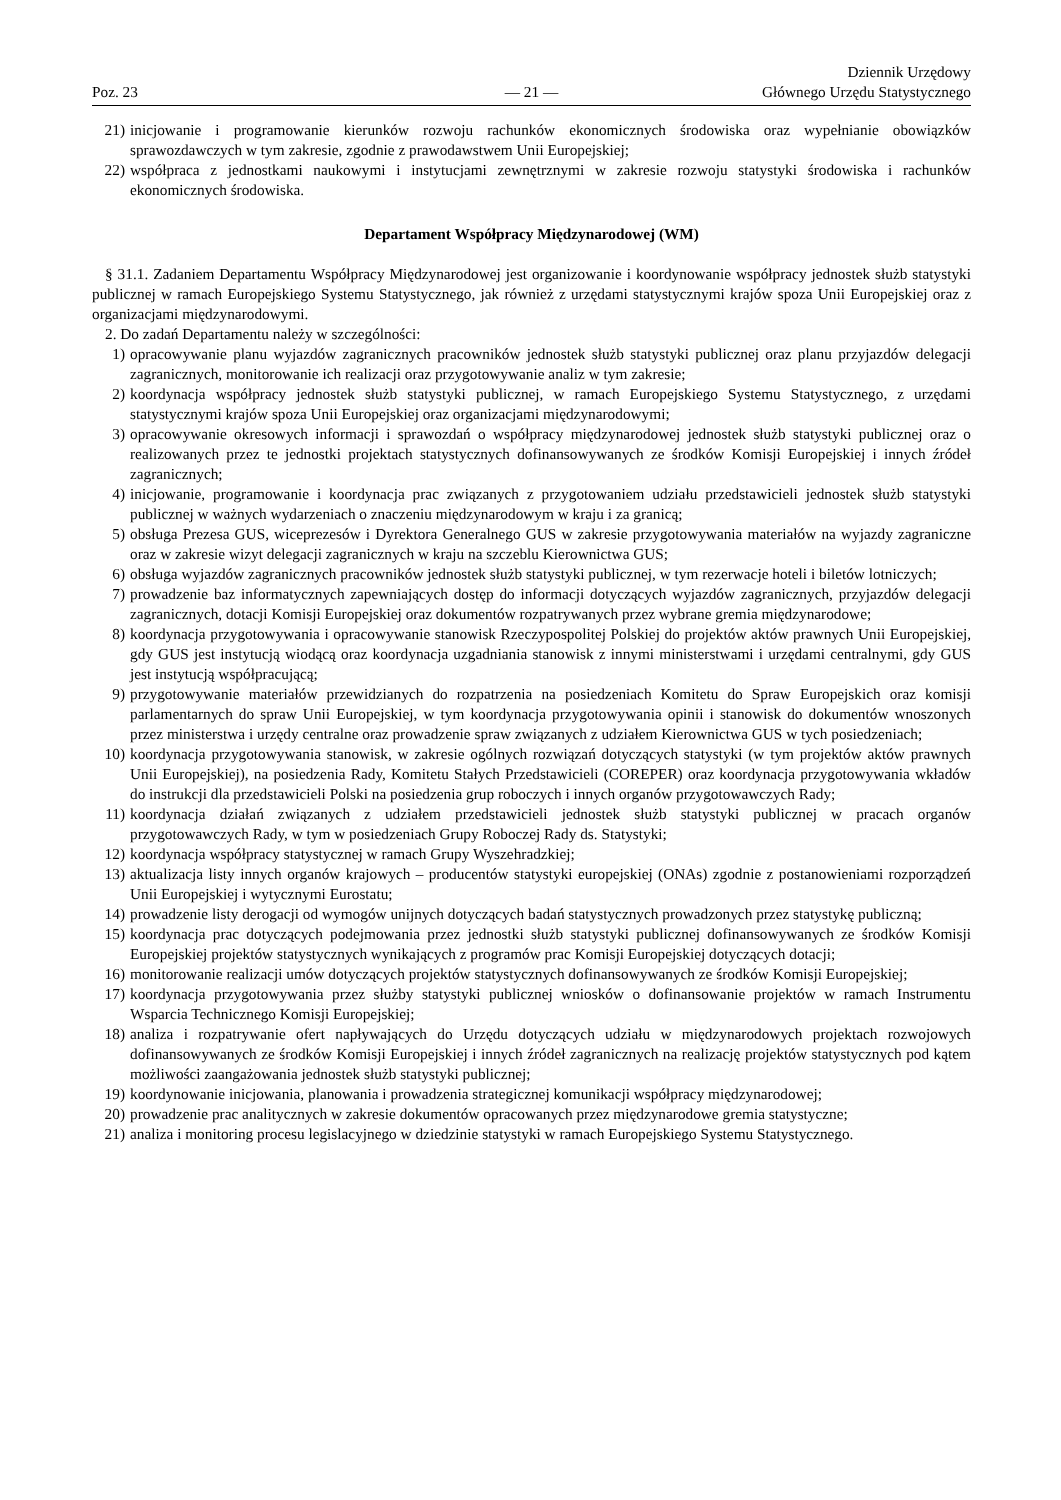Poz. 23
— 21 —
Dziennik Urzędowy
Głównego Urzędu Statystycznego
21) inicjowanie i programowanie kierunków rozwoju rachunków ekonomicznych środowiska oraz wypełnianie obowiązków sprawozdawczych w tym zakresie, zgodnie z prawodawstwem Unii Europejskiej;
22) współpraca z jednostkami naukowymi i instytucjami zewnętrznymi w zakresie rozwoju statystyki środowiska i rachunków ekonomicznych środowiska.
Departament Współpracy Międzynarodowej (WM)
§ 31.1. Zadaniem Departamentu Współpracy Międzynarodowej jest organizowanie i koordynowanie współpracy jednostek służb statystyki publicznej w ramach Europejskiego Systemu Statystycznego, jak również z urzędami statystycznymi krajów spoza Unii Europejskiej oraz z organizacjami międzynarodowymi.
2. Do zadań Departamentu należy w szczególności:
1) opracowywanie planu wyjazdów zagranicznych pracowników jednostek służb statystyki publicznej oraz planu przyjazdów delegacji zagranicznych, monitorowanie ich realizacji oraz przygotowywanie analiz w tym zakresie;
2) koordynacja współpracy jednostek służb statystyki publicznej, w ramach Europejskiego Systemu Statystycznego, z urzędami statystycznymi krajów spoza Unii Europejskiej oraz organizacjami międzynarodowymi;
3) opracowywanie okresowych informacji i sprawozdań o współpracy międzynarodowej jednostek służb statystyki publicznej oraz o realizowanych przez te jednostki projektach statystycznych dofinansowywanych ze środków Komisji Europejskiej i innych źródeł zagranicznych;
4) inicjowanie, programowanie i koordynacja prac związanych z przygotowaniem udziału przedstawicieli jednostek służb statystyki publicznej w ważnych wydarzeniach o znaczeniu międzynarodowym w kraju i za granicą;
5) obsługa Prezesa GUS, wiceprezesów i Dyrektora Generalnego GUS w zakresie przygotowywania materiałów na wyjazdy zagraniczne oraz w zakresie wizyt delegacji zagranicznych w kraju na szczeblu Kierownictwa GUS;
6) obsługa wyjazdów zagranicznych pracowników jednostek służb statystyki publicznej, w tym rezerwacje hoteli i biletów lotniczych;
7) prowadzenie baz informatycznych zapewniających dostęp do informacji dotyczących wyjazdów zagranicznych, przyjazdów delegacji zagranicznych, dotacji Komisji Europejskiej oraz dokumentów rozpatrywanych przez wybrane gremia międzynarodowe;
8) koordynacja przygotowywania i opracowywanie stanowisk Rzeczypospolitej Polskiej do projektów aktów prawnych Unii Europejskiej, gdy GUS jest instytucją wiodącą oraz koordynacja uzgadniania stanowisk z innymi ministerstwami i urzędami centralnymi, gdy GUS jest instytucją współpracującą;
9) przygotowywanie materiałów przewidzianych do rozpatrzenia na posiedzeniach Komitetu do Spraw Europejskich oraz komisji parlamentarnych do spraw Unii Europejskiej, w tym koordynacja przygotowywania opinii i stanowisk do dokumentów wnoszonych przez ministerstwa i urzędy centralne oraz prowadzenie spraw związanych z udziałem Kierownictwa GUS w tych posiedzeniach;
10) koordynacja przygotowywania stanowisk, w zakresie ogólnych rozwiązań dotyczących statystyki (w tym projektów aktów prawnych Unii Europejskiej), na posiedzenia Rady, Komitetu Stałych Przedstawicieli (COREPER) oraz koordynacja przygotowywania wkładów do instrukcji dla przedstawicieli Polski na posiedzenia grup roboczych i innych organów przygotowawczych Rady;
11) koordynacja działań związanych z udziałem przedstawicieli jednostek służb statystyki publicznej w pracach organów przygotowawczych Rady, w tym w posiedzeniach Grupy Roboczej Rady ds. Statystyki;
12) koordynacja współpracy statystycznej w ramach Grupy Wyszehradzkiej;
13) aktualizacja listy innych organów krajowych – producentów statystyki europejskiej (ONAs) zgodnie z postanowieniami rozporządzeń Unii Europejskiej i wytycznymi Eurostatu;
14) prowadzenie listy derogacji od wymogów unijnych dotyczących badań statystycznych prowadzonych przez statystykę publiczną;
15) koordynacja prac dotyczących podejmowania przez jednostki służb statystyki publicznej dofinansowywanych ze środków Komisji Europejskiej projektów statystycznych wynikających z programów prac Komisji Europejskiej dotyczących dotacji;
16) monitorowanie realizacji umów dotyczących projektów statystycznych dofinansowywanych ze środków Komisji Europejskiej;
17) koordynacja przygotowywania przez służby statystyki publicznej wniosków o dofinansowanie projektów w ramach Instrumentu Wsparcia Technicznego Komisji Europejskiej;
18) analiza i rozpatrywanie ofert napływających do Urzędu dotyczących udziału w międzynarodowych projektach rozwojowych dofinansowywanych ze środków Komisji Europejskiej i innych źródeł zagranicznych na realizację projektów statystycznych pod kątem możliwości zaangażowania jednostek służb statystyki publicznej;
19) koordynowanie inicjowania, planowania i prowadzenia strategicznej komunikacji współpracy międzynarodowej;
20) prowadzenie prac analitycznych w zakresie dokumentów opracowanych przez międzynarodowe gremia statystyczne;
21) analiza i monitoring procesu legislacyjnego w dziedzinie statystyki w ramach Europejskiego Systemu Statystycznego.